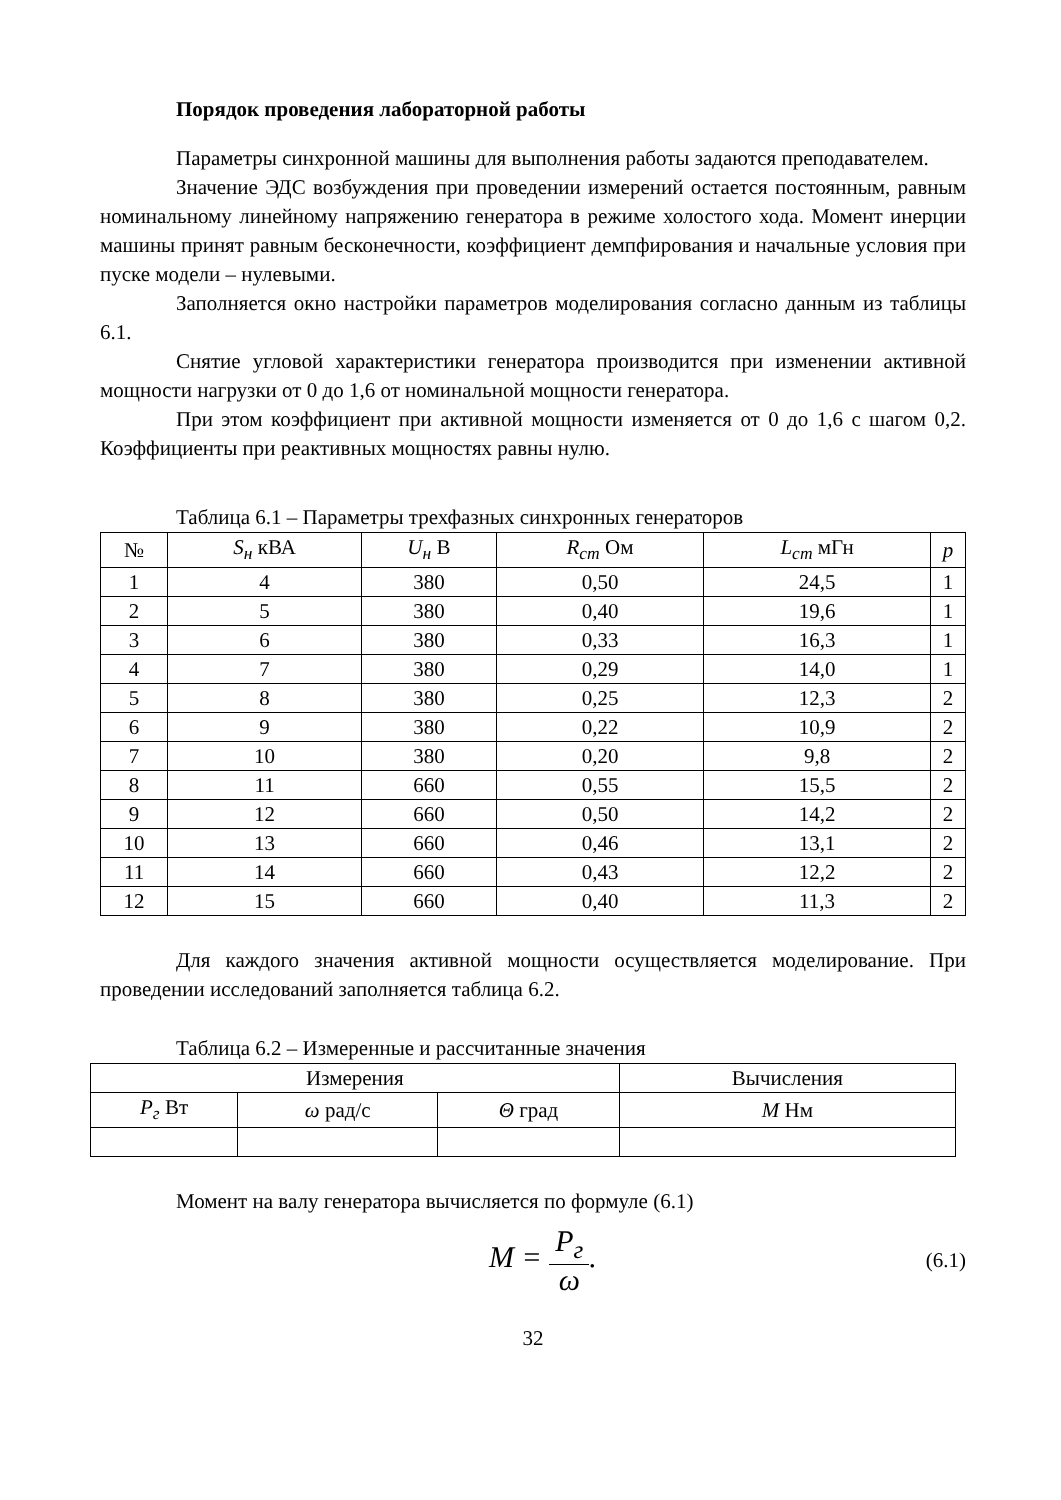Порядок проведения лабораторной работы
Параметры синхронной машины для выполнения работы задаются преподавателем.
Значение ЭДС возбуждения при проведении измерений остается постоянным, равным номинальному линейному напряжению генератора в режиме холостого хода. Момент инерции машины принят равным бесконечности, коэффициент демпфирования и начальные условия при пуске модели – нулевыми.
Заполняется окно настройки параметров моделирования согласно данным из таблицы 6.1.
Снятие угловой характеристики генератора производится при изменении активной мощности нагрузки от 0 до 1,6 от номинальной мощности генератора.
При этом коэффициент при активной мощности изменяется от 0 до 1,6 с шагом 0,2. Коэффициенты при реактивных мощностях равны нулю.
Таблица 6.1 – Параметры трехфазных синхронных генераторов
| № | S<sub>н</sub> кВА | U<sub>н</sub> В | R<sub>cm</sub> Ом | L<sub>cm</sub> мГн | p |
| --- | --- | --- | --- | --- | --- |
| 1 | 4 | 380 | 0,50 | 24,5 | 1 |
| 2 | 5 | 380 | 0,40 | 19,6 | 1 |
| 3 | 6 | 380 | 0,33 | 16,3 | 1 |
| 4 | 7 | 380 | 0,29 | 14,0 | 1 |
| 5 | 8 | 380 | 0,25 | 12,3 | 2 |
| 6 | 9 | 380 | 0,22 | 10,9 | 2 |
| 7 | 10 | 380 | 0,20 | 9,8 | 2 |
| 8 | 11 | 660 | 0,55 | 15,5 | 2 |
| 9 | 12 | 660 | 0,50 | 14,2 | 2 |
| 10 | 13 | 660 | 0,46 | 13,1 | 2 |
| 11 | 14 | 660 | 0,43 | 12,2 | 2 |
| 12 | 15 | 660 | 0,40 | 11,3 | 2 |
Для каждого значения активной мощности осуществляется моделирование. При проведении исследований заполняется таблица 6.2.
Таблица 6.2 – Измеренные и рассчитанные значения
| Измерения | | | Вычисления |
| --- | --- | --- | --- |
| P<sub>г</sub> Вт | ω рад/с | Θ град | M Нм |
Момент на валу генератора вычисляется по формуле (6.1)
M = P<sub>г</sub> ω. (6.1)
32